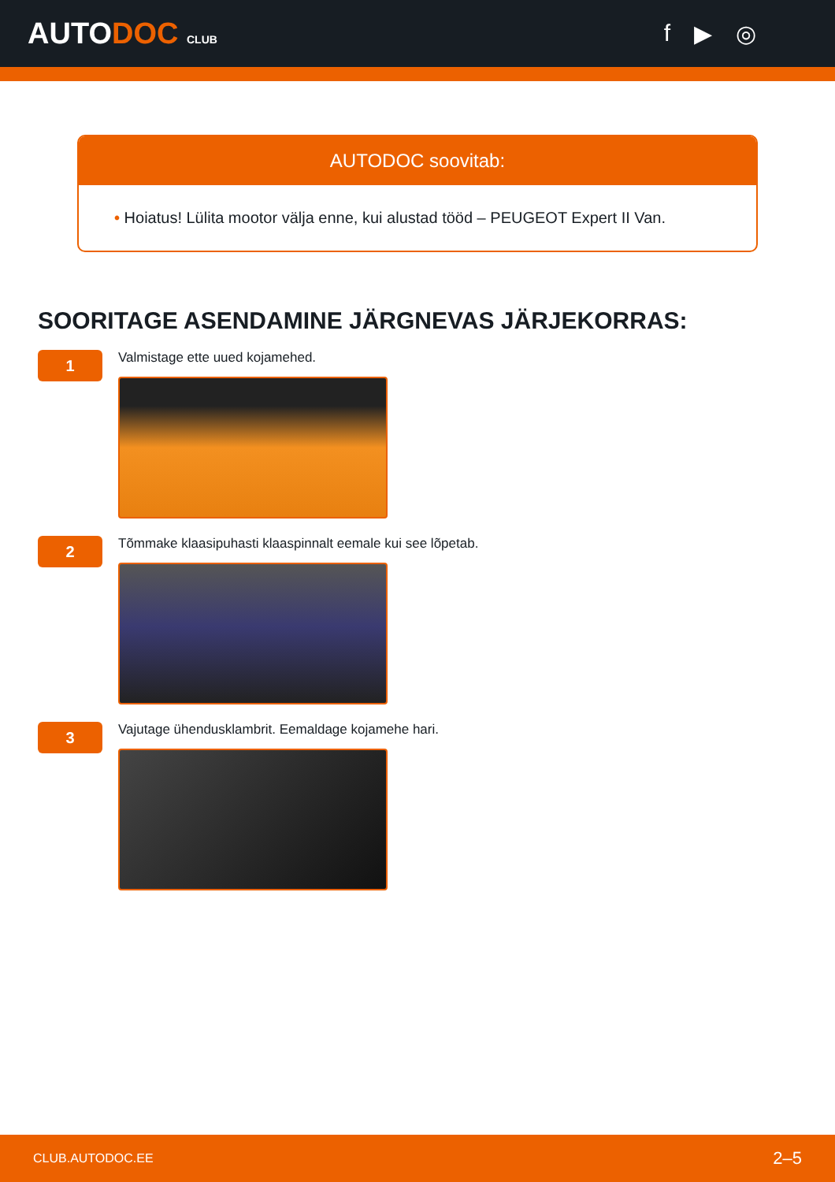AUTODOC CLUB
f ▶ ◎
AUTODOC soovitab:
• Hoiatus! Lülita mootor välja enne, kui alustad tööd – PEUGEOT Expert II Van.
SOORITAGE ASENDAMINE JÄRGNEVAS JÄRJEKORRAS:
1
Valmistage ette uued kojamehed.
2
Tõmmake klaasipuhasti klaaspinnalt eemale kui see lõpetab.
3
Vajutage ühendusklambrit. Eemaldage kojamehe hari.
CLUB.AUTODOC.EE 2–5